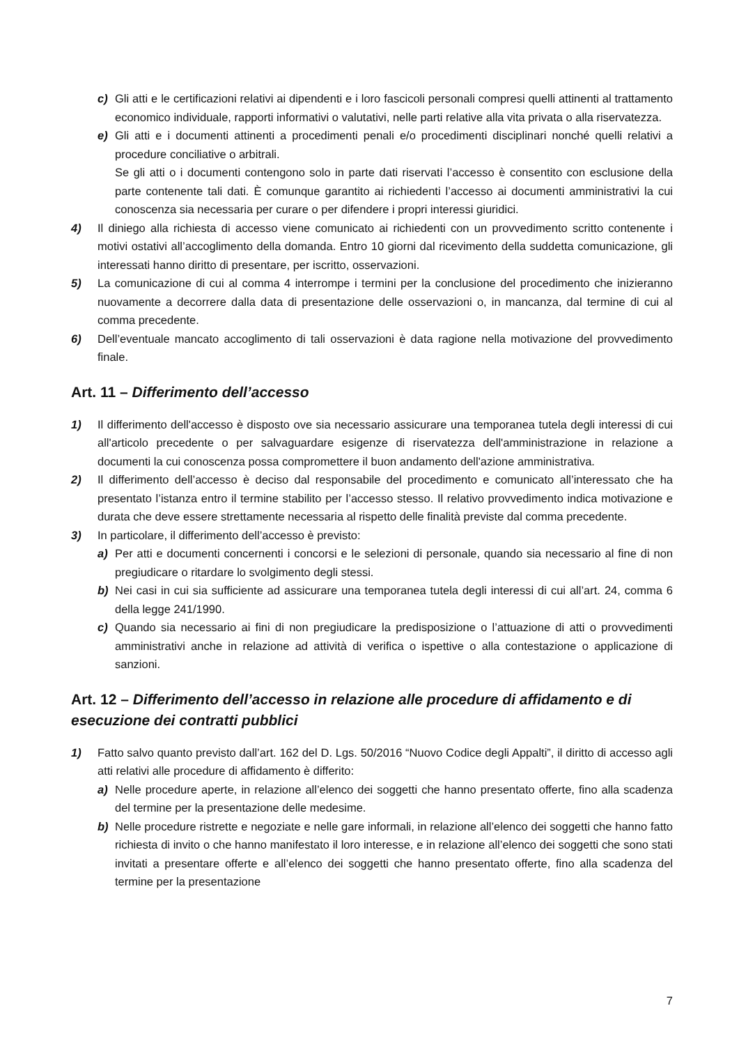c) Gli atti e le certificazioni relativi ai dipendenti e i loro fascicoli personali compresi quelli attinenti al trattamento economico individuale, rapporti informativi o valutativi, nelle parti relative alla vita privata o alla riservatezza.
e) Gli atti e i documenti attinenti a procedimenti penali e/o procedimenti disciplinari nonché quelli relativi a procedure conciliative o arbitrali.
Se gli atti o i documenti contengono solo in parte dati riservati l’accesso è consentito con esclusione della parte contenente tali dati. È comunque garantito ai richiedenti l’accesso ai documenti amministrativi la cui conoscenza sia necessaria per curare o per difendere i propri interessi giuridici.
4) Il diniego alla richiesta di accesso viene comunicato ai richiedenti con un provvedimento scritto contenente i motivi ostativi all’accoglimento della domanda. Entro 10 giorni dal ricevimento della suddetta comunicazione, gli interessati hanno diritto di presentare, per iscritto, osservazioni.
5) La comunicazione di cui al comma 4 interrompe i termini per la conclusione del procedimento che inizieranno nuovamente a decorrere dalla data di presentazione delle osservazioni o, in mancanza, dal termine di cui al comma precedente.
6) Dell’eventuale mancato accoglimento di tali osservazioni è data ragione nella motivazione del provvedimento finale.
Art. 11 – Differimento dell’accesso
1) Il differimento dell'accesso è disposto ove sia necessario assicurare una temporanea tutela degli interessi di cui all'articolo precedente o per salvaguardare esigenze di riservatezza dell'amministrazione in relazione a documenti la cui conoscenza possa compromettere il buon andamento dell'azione amministrativa.
2) Il differimento dell’accesso è deciso dal responsabile del procedimento e comunicato all’interessato che ha presentato l’istanza entro il termine stabilito per l’accesso stesso. Il relativo provvedimento indica motivazione e durata che deve essere strettamente necessaria al rispetto delle finalità previste dal comma precedente.
3) In particolare, il differimento dell’accesso è previsto:
a) Per atti e documenti concernenti i concorsi e le selezioni di personale, quando sia necessario al fine di non pregiudicare o ritardare lo svolgimento degli stessi.
b) Nei casi in cui sia sufficiente ad assicurare una temporanea tutela degli interessi di cui all’art. 24, comma 6 della legge 241/1990.
c) Quando sia necessario ai fini di non pregiudicare la predisposizione o l’attuazione di atti o provvedimenti amministrativi anche in relazione ad attività di verifica o ispettive o alla contestazione o applicazione di sanzioni.
Art. 12 – Differimento dell’accesso in relazione alle procedure di affidamento e di esecuzione dei contratti pubblici
1) Fatto salvo quanto previsto dall’art. 162 del D. Lgs. 50/2016 “Nuovo Codice degli Appalti”, il diritto di accesso agli atti relativi alle procedure di affidamento è differito:
a) Nelle procedure aperte, in relazione all’elenco dei soggetti che hanno presentato offerte, fino alla scadenza del termine per la presentazione delle medesime.
b) Nelle procedure ristrette e negoziate e nelle gare informali, in relazione all’elenco dei soggetti che hanno fatto richiesta di invito o che hanno manifestato il loro interesse, e in relazione all’elenco dei soggetti che sono stati invitati a presentare offerte e all’elenco dei soggetti che hanno presentato offerte, fino alla scadenza del termine per la presentazione
7